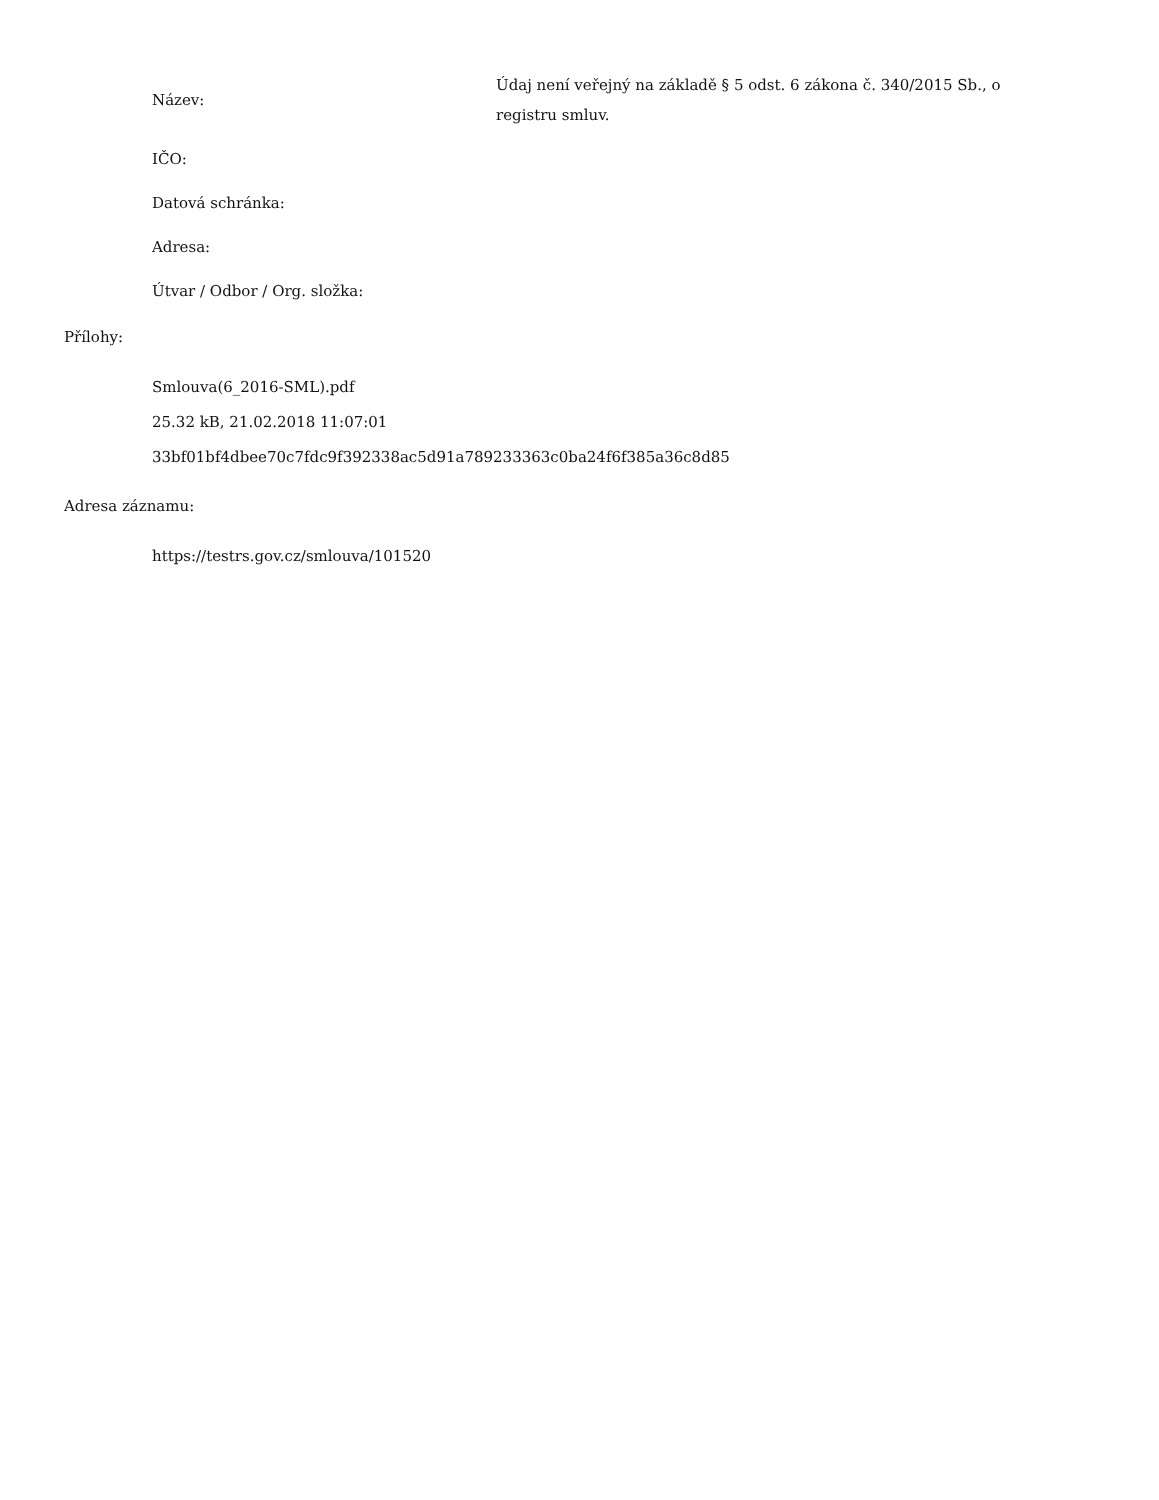Název:
Údaj není veřejný na základě § 5 odst. 6 zákona č. 340/2015 Sb., o registru smluv.
IČO:
Datová schránka:
Adresa:
Útvar / Odbor / Org. složka:
Přílohy:
Smlouva(6_2016-SML).pdf
25.32 kB, 21.02.2018 11:07:01
33bf01bf4dbee70c7fdc9f392338ac5d91a789233363c0ba24f6f385a36c8d85
Adresa záznamu:
https://testrs.gov.cz/smlouva/101520